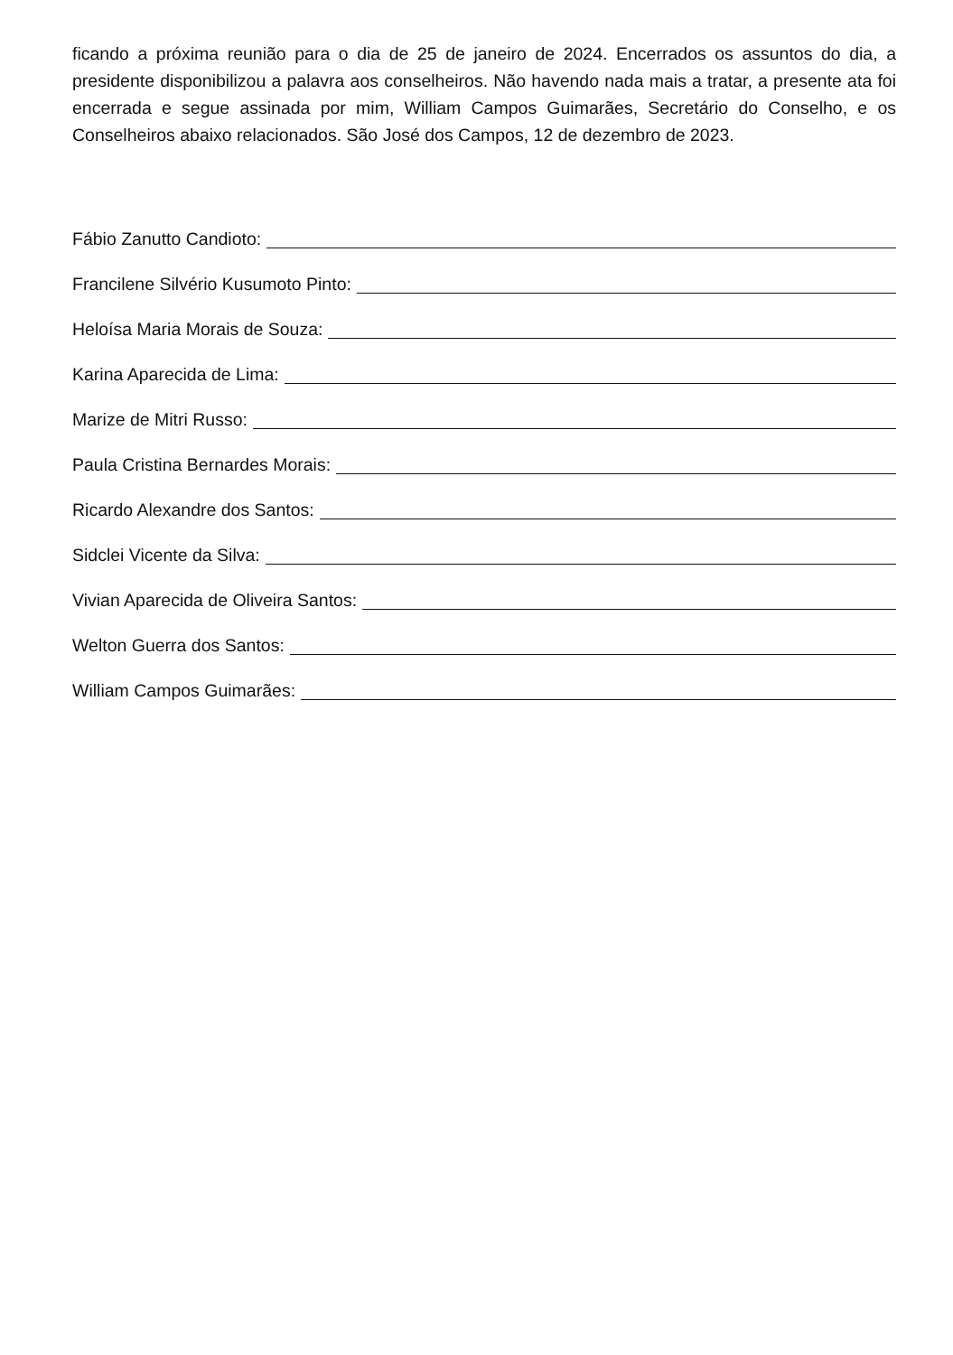ficando a próxima reunião para o dia de 25 de janeiro de 2024. Encerrados os assuntos do dia, a presidente disponibilizou a palavra aos conselheiros. Não havendo nada mais a tratar, a presente ata foi encerrada e segue assinada por mim, William Campos Guimarães, Secretário do Conselho, e os Conselheiros abaixo relacionados. São José dos Campos, 12 de dezembro de 2023.
Fábio Zanutto Candioto:
Francilene Silvério Kusumoto Pinto:
Heloísa Maria Morais de Souza:
Karina Aparecida de Lima:
Marize de Mitri Russo:
Paula Cristina Bernardes Morais:
Ricardo Alexandre dos Santos:
Sidclei Vicente da Silva:
Vivian Aparecida de Oliveira Santos:
Welton Guerra dos Santos:
William Campos Guimarães: